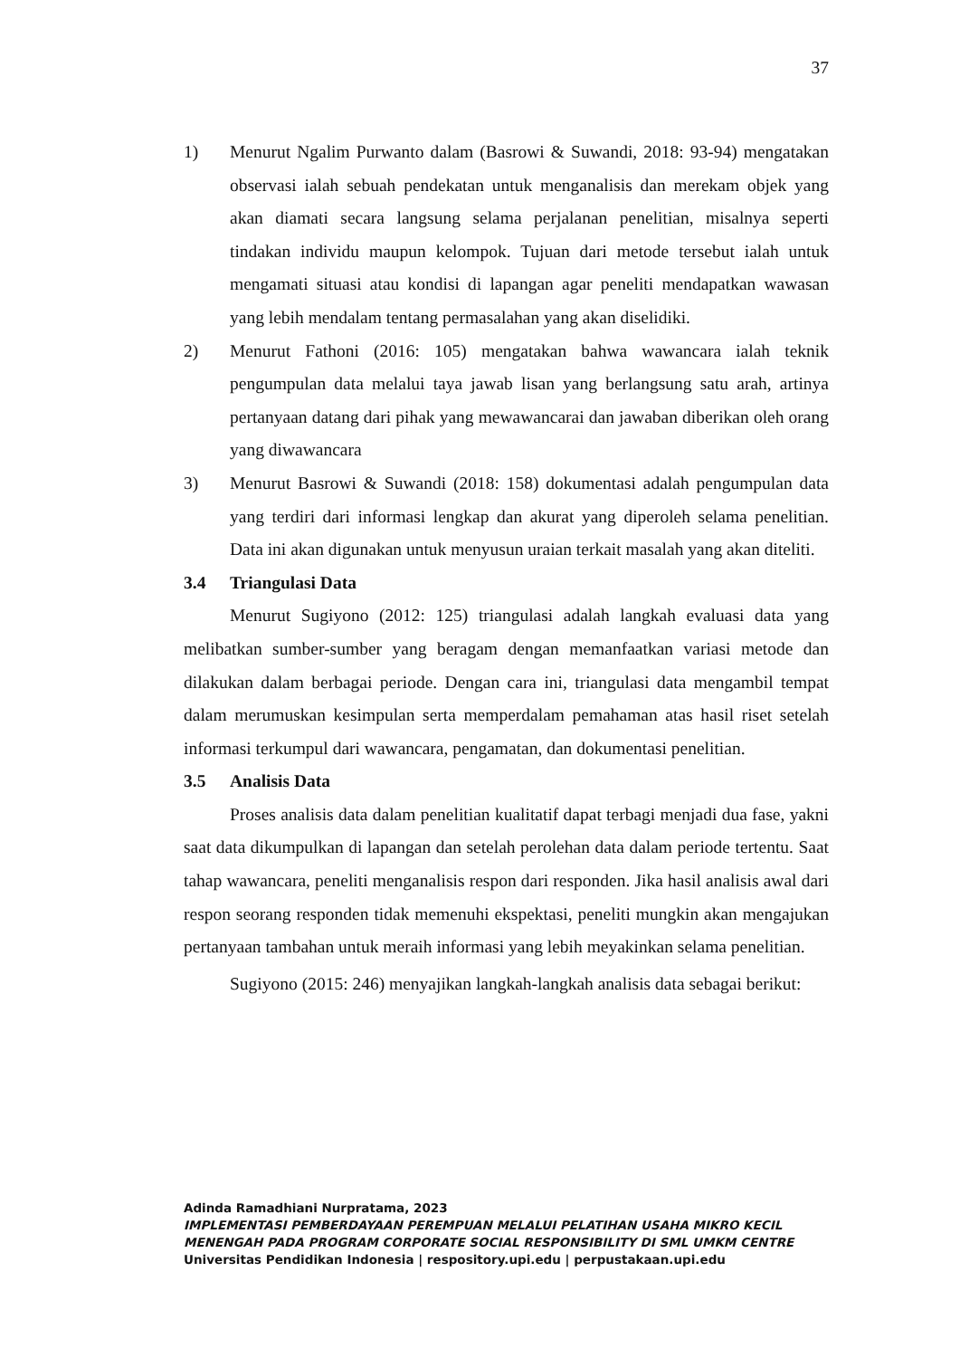37
1) Menurut Ngalim Purwanto dalam (Basrowi & Suwandi, 2018: 93-94) mengatakan observasi ialah sebuah pendekatan untuk menganalisis dan merekam objek yang akan diamati secara langsung selama perjalanan penelitian, misalnya seperti tindakan individu maupun kelompok. Tujuan dari metode tersebut ialah untuk mengamati situasi atau kondisi di lapangan agar peneliti mendapatkan wawasan yang lebih mendalam tentang permasalahan yang akan diselidiki.
2) Menurut Fathoni (2016: 105) mengatakan bahwa wawancara ialah teknik pengumpulan data melalui taya jawab lisan yang berlangsung satu arah, artinya pertanyaan datang dari pihak yang mewawancarai dan jawaban diberikan oleh orang yang diwawancara
3) Menurut Basrowi & Suwandi (2018: 158) dokumentasi adalah pengumpulan data yang terdiri dari informasi lengkap dan akurat yang diperoleh selama penelitian. Data ini akan digunakan untuk menyusun uraian terkait masalah yang akan diteliti.
3.4 Triangulasi Data
Menurut Sugiyono (2012: 125) triangulasi adalah langkah evaluasi data yang melibatkan sumber-sumber yang beragam dengan memanfaatkan variasi metode dan dilakukan dalam berbagai periode. Dengan cara ini, triangulasi data mengambil tempat dalam merumuskan kesimpulan serta memperdalam pemahaman atas hasil riset setelah informasi terkumpul dari wawancara, pengamatan, dan dokumentasi penelitian.
3.5 Analisis Data
Proses analisis data dalam penelitian kualitatif dapat terbagi menjadi dua fase, yakni saat data dikumpulkan di lapangan dan setelah perolehan data dalam periode tertentu. Saat tahap wawancara, peneliti menganalisis respon dari responden. Jika hasil analisis awal dari respon seorang responden tidak memenuhi ekspektasi, peneliti mungkin akan mengajukan pertanyaan tambahan untuk meraih informasi yang lebih meyakinkan selama penelitian.
Sugiyono (2015: 246) menyajikan langkah-langkah analisis data sebagai berikut:
Adinda Ramadhiani Nurpratama, 2023
IMPLEMENTASI PEMBERDAYAAN PEREMPUAN MELALUI PELATIHAN USAHA MIKRO KECIL
MENENGAH PADA PROGRAM CORPORATE SOCIAL RESPONSIBILITY DI SML UMKM CENTRE
Universitas Pendidikan Indonesia | respository.upi.edu | perpustakaan.upi.edu